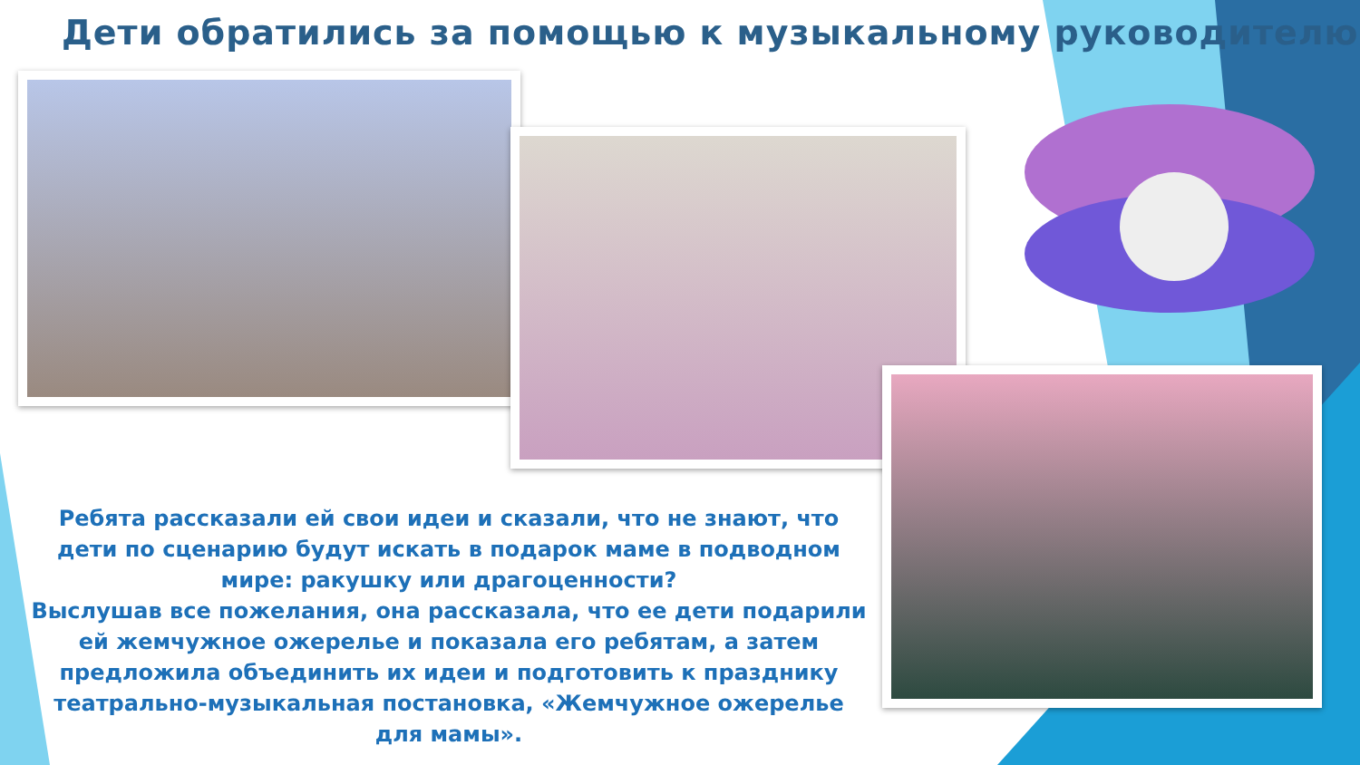Дети обратились за помощью к музыкальному руководителю
Ребята рассказали ей свои идеи и сказали, что не знают, что дети по сценарию будут искать в подарок маме в подводном мире: ракушку или драгоценности?
Выслушав все пожелания, она рассказала, что ее дети подарили ей жемчужное ожерелье и показала его ребятам, а затем предложила объединить их идеи и подготовить к празднику театрально-музыкальная постановка, «Жемчужное ожерелье для мамы».